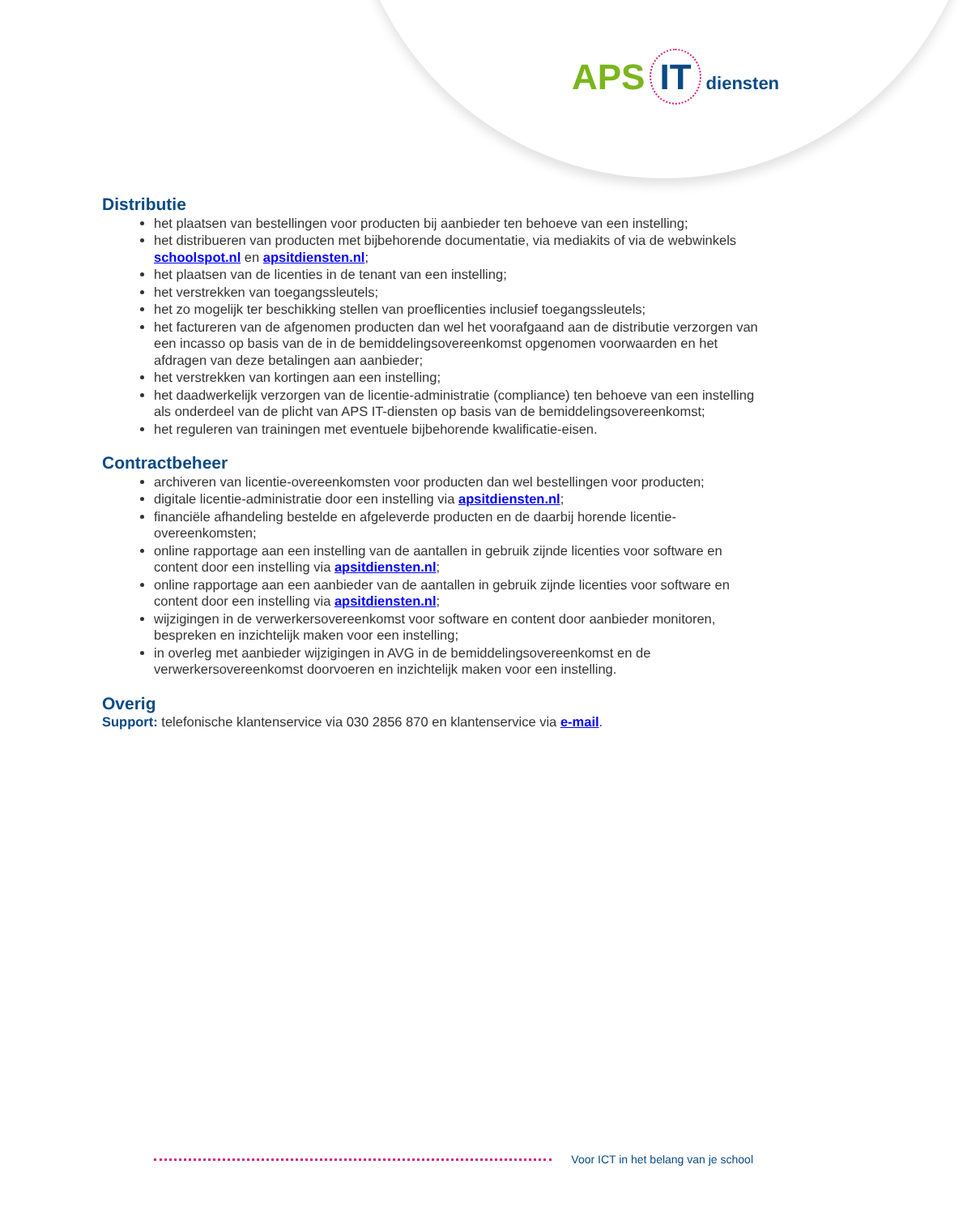APS IT diensten
Distributie
het plaatsen van bestellingen voor producten bij aanbieder ten behoeve van een instelling;
het distribueren van producten met bijbehorende documentatie, via mediakits of via de webwinkels schoolspot.nl en apsitdiensten.nl;
het plaatsen van de licenties in de tenant van een instelling;
het verstrekken van toegangssleutels;
het zo mogelijk ter beschikking stellen van proeflicenties inclusief toegangssleutels;
het factureren van de afgenomen producten dan wel het voorafgaand aan de distributie verzorgen van een incasso op basis van de in de bemiddelingsovereenkomst opgenomen voorwaarden en het afdragen van deze betalingen aan aanbieder;
het verstrekken van kortingen aan een instelling;
het daadwerkelijk verzorgen van de licentie-administratie (compliance) ten behoeve van een instelling als onderdeel van de plicht van APS IT-diensten op basis van de bemiddelingsovereenkomst;
het reguleren van trainingen met eventuele bijbehorende kwalificatie-eisen.
Contractbeheer
archiveren van licentie-overeenkomsten voor producten dan wel bestellingen voor producten;
digitale licentie-administratie door een instelling via apsitdiensten.nl;
financiële afhandeling bestelde en afgeleverde producten en de daarbij horende licentie-overeenkomsten;
online rapportage aan een instelling van de aantallen in gebruik zijnde licenties voor software en content door een instelling via apsitdiensten.nl;
online rapportage aan een aanbieder van de aantallen in gebruik zijnde licenties voor software en content door een instelling via apsitdiensten.nl;
wijzigingen in de verwerkersovereenkomst voor software en content door aanbieder monitoren, bespreken en inzichtelijk maken voor een instelling;
in overleg met aanbieder wijzigingen in AVG in de bemiddelingsovereenkomst en de verwerkersovereenkomst doorvoeren en inzichtelijk maken voor een instelling.
Overig
Support: telefonische klantenservice via 030 2856 870 en klantenservice via e-mail.
Voor ICT in het belang van je school